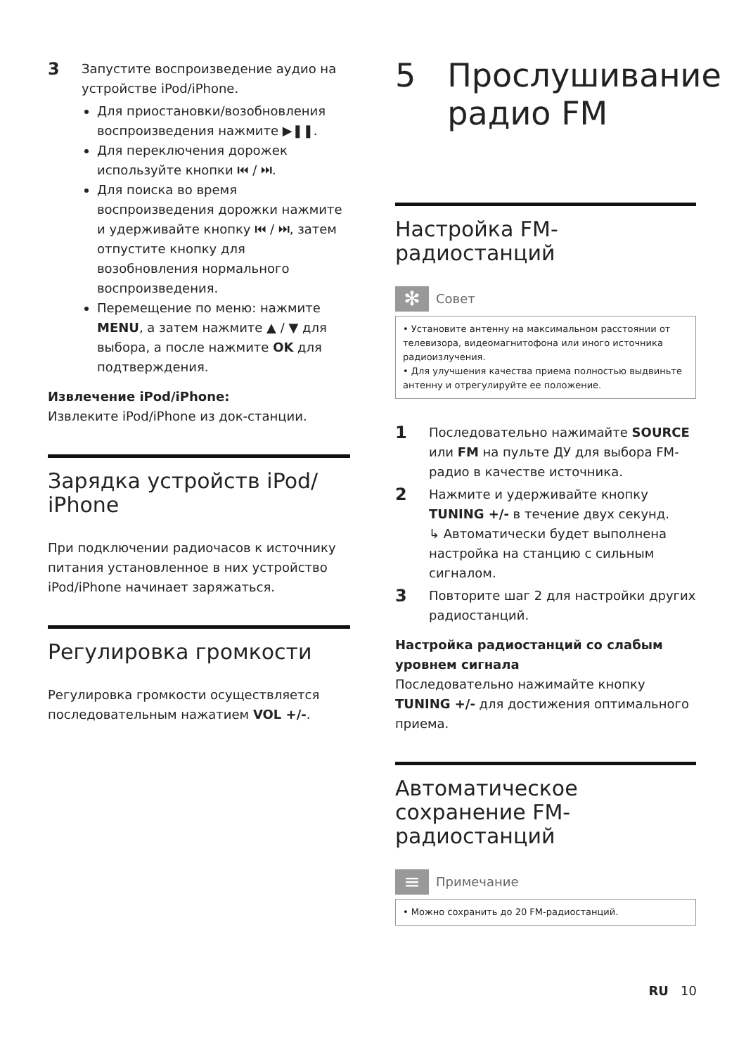3
Запустите воспроизведение аудио на устройстве iPod/iPhone.
Для приостановки/возобновления воспроизведения нажмите ▶❚❚.
Для переключения дорожек используйте кнопки ⏮ / ⏭.
Для поиска во время воспроизведения дорожки нажмите и удерживайте кнопку ⏮ / ⏭, затем отпустите кнопку для возобновления нормального воспроизведения.
Перемещение по меню: нажмите MENU, а затем нажмите ▲ / ▼ для выбора, а после нажмите OK для подтверждения.
Извлечение iPod/iPhone:
Извлеките iPod/iPhone из док-станции.
Зарядка устройств iPod/ iPhone
При подключении радиочасов к источнику питания установленное в них устройство iPod/iPhone начинает заряжаться.
Регулировка громкости
Регулировка громкости осуществляется последовательным нажатием VOL +/-.
5 Прослушивание радио FM
Настройка FM-радиостанций
✻
Совет
• Установите антенну на максимальном расстоянии от телевизора, видеомагнитофона или иного источника радиоизлучения.
• Для улучшения качества приема полностью выдвиньте антенну и отрегулируйте ее положение.
1
Последовательно нажимайте SOURCE или FM на пульте ДУ для выбора FM-радио в качестве источника.
2
Нажмите и удерживайте кнопку TUNING +/- в течение двух секунд.
↳ Автоматически будет выполнена настройка на станцию с сильным сигналом.
3
Повторите шаг 2 для настройки других радиостанций.
Настройка радиостанций со слабым уровнем сигнала
Последовательно нажимайте кнопку TUNING +/- для достижения оптимального приема.
Автоматическое сохранение FM-радиостанций
≡
Примечание
• Можно сохранить до 20 FM-радиостанций.
RU 10